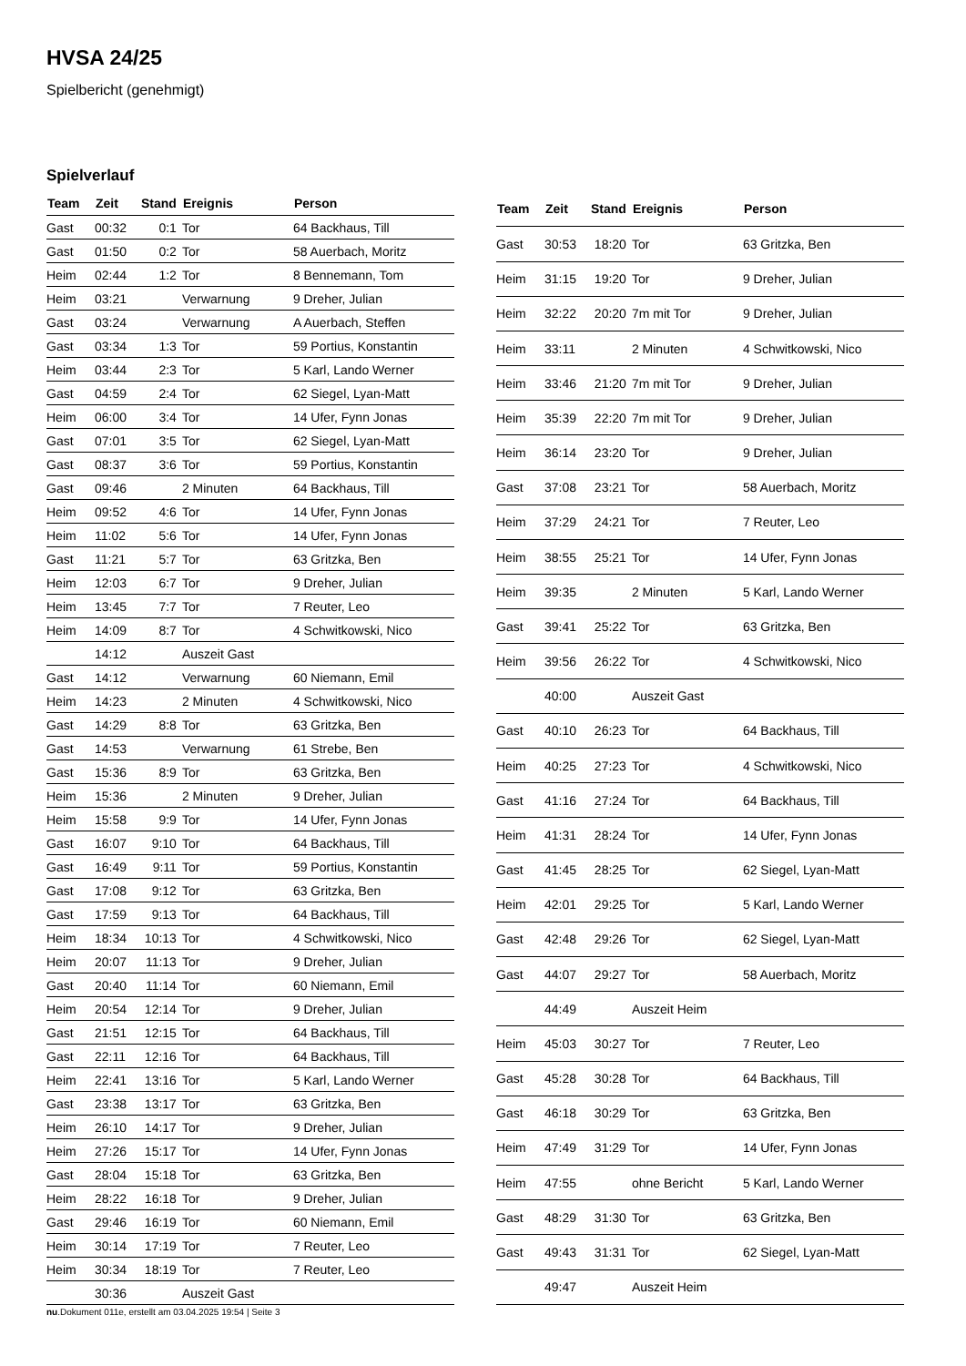HVSA 24/25
Spielbericht (genehmigt)
Spielverlauf
| Team | Zeit | Stand | Ereignis | Person |
| --- | --- | --- | --- | --- |
| Gast | 00:32 | 0:1 | Tor | 64 Backhaus, Till |
| Gast | 01:50 | 0:2 | Tor | 58 Auerbach, Moritz |
| Heim | 02:44 | 1:2 | Tor | 8 Bennemann, Tom |
| Heim | 03:21 | | Verwarnung | 9 Dreher, Julian |
| Gast | 03:24 | | Verwarnung | A Auerbach, Steffen |
| Gast | 03:34 | 1:3 | Tor | 59 Portius, Konstantin |
| Heim | 03:44 | 2:3 | Tor | 5 Karl, Lando Werner |
| Gast | 04:59 | 2:4 | Tor | 62 Siegel, Lyan-Matt |
| Heim | 06:00 | 3:4 | Tor | 14 Ufer, Fynn Jonas |
| Gast | 07:01 | 3:5 | Tor | 62 Siegel, Lyan-Matt |
| Gast | 08:37 | 3:6 | Tor | 59 Portius, Konstantin |
| Gast | 09:46 | | 2 Minuten | 64 Backhaus, Till |
| Heim | 09:52 | 4:6 | Tor | 14 Ufer, Fynn Jonas |
| Heim | 11:02 | 5:6 | Tor | 14 Ufer, Fynn Jonas |
| Gast | 11:21 | 5:7 | Tor | 63 Gritzka, Ben |
| Heim | 12:03 | 6:7 | Tor | 9 Dreher, Julian |
| Heim | 13:45 | 7:7 | Tor | 7 Reuter, Leo |
| Heim | 14:09 | 8:7 | Tor | 4 Schwitkowski, Nico |
| | 14:12 | | Auszeit Gast | |
| Gast | 14:12 | | Verwarnung | 60 Niemann, Emil |
| Heim | 14:23 | | 2 Minuten | 4 Schwitkowski, Nico |
| Gast | 14:29 | 8:8 | Tor | 63 Gritzka, Ben |
| Gast | 14:53 | | Verwarnung | 61 Strebe, Ben |
| Gast | 15:36 | 8:9 | Tor | 63 Gritzka, Ben |
| Heim | 15:36 | | 2 Minuten | 9 Dreher, Julian |
| Heim | 15:58 | 9:9 | Tor | 14 Ufer, Fynn Jonas |
| Gast | 16:07 | 9:10 | Tor | 64 Backhaus, Till |
| Gast | 16:49 | 9:11 | Tor | 59 Portius, Konstantin |
| Gast | 17:08 | 9:12 | Tor | 63 Gritzka, Ben |
| Gast | 17:59 | 9:13 | Tor | 64 Backhaus, Till |
| Heim | 18:34 | 10:13 | Tor | 4 Schwitkowski, Nico |
| Heim | 20:07 | 11:13 | Tor | 9 Dreher, Julian |
| Gast | 20:40 | 11:14 | Tor | 60 Niemann, Emil |
| Heim | 20:54 | 12:14 | Tor | 9 Dreher, Julian |
| Gast | 21:51 | 12:15 | Tor | 64 Backhaus, Till |
| Gast | 22:11 | 12:16 | Tor | 64 Backhaus, Till |
| Heim | 22:41 | 13:16 | Tor | 5 Karl, Lando Werner |
| Gast | 23:38 | 13:17 | Tor | 63 Gritzka, Ben |
| Heim | 26:10 | 14:17 | Tor | 9 Dreher, Julian |
| Heim | 27:26 | 15:17 | Tor | 14 Ufer, Fynn Jonas |
| Gast | 28:04 | 15:18 | Tor | 63 Gritzka, Ben |
| Heim | 28:22 | 16:18 | Tor | 9 Dreher, Julian |
| Gast | 29:46 | 16:19 | Tor | 60 Niemann, Emil |
| Heim | 30:14 | 17:19 | Tor | 7 Reuter, Leo |
| Heim | 30:34 | 18:19 | Tor | 7 Reuter, Leo |
| | 30:36 | | Auszeit Gast | |
| Team | Zeit | Stand | Ereignis | Person |
| --- | --- | --- | --- | --- |
| Gast | 30:53 | 18:20 | Tor | 63 Gritzka, Ben |
| Heim | 31:15 | 19:20 | Tor | 9 Dreher, Julian |
| Heim | 32:22 | 20:20 | 7m mit Tor | 9 Dreher, Julian |
| Heim | 33:11 | | 2 Minuten | 4 Schwitkowski, Nico |
| Heim | 33:46 | 21:20 | 7m mit Tor | 9 Dreher, Julian |
| Heim | 35:39 | 22:20 | 7m mit Tor | 9 Dreher, Julian |
| Heim | 36:14 | 23:20 | Tor | 9 Dreher, Julian |
| Gast | 37:08 | 23:21 | Tor | 58 Auerbach, Moritz |
| Heim | 37:29 | 24:21 | Tor | 7 Reuter, Leo |
| Heim | 38:55 | 25:21 | Tor | 14 Ufer, Fynn Jonas |
| Heim | 39:35 | | 2 Minuten | 5 Karl, Lando Werner |
| Gast | 39:41 | 25:22 | Tor | 63 Gritzka, Ben |
| Heim | 39:56 | 26:22 | Tor | 4 Schwitkowski, Nico |
| | 40:00 | | Auszeit Gast | |
| Gast | 40:10 | 26:23 | Tor | 64 Backhaus, Till |
| Heim | 40:25 | 27:23 | Tor | 4 Schwitkowski, Nico |
| Gast | 41:16 | 27:24 | Tor | 64 Backhaus, Till |
| Heim | 41:31 | 28:24 | Tor | 14 Ufer, Fynn Jonas |
| Gast | 41:45 | 28:25 | Tor | 62 Siegel, Lyan-Matt |
| Heim | 42:01 | 29:25 | Tor | 5 Karl, Lando Werner |
| Gast | 42:48 | 29:26 | Tor | 62 Siegel, Lyan-Matt |
| Gast | 44:07 | 29:27 | Tor | 58 Auerbach, Moritz |
| | 44:49 | | Auszeit Heim | |
| Heim | 45:03 | 30:27 | Tor | 7 Reuter, Leo |
| Gast | 45:28 | 30:28 | Tor | 64 Backhaus, Till |
| Gast | 46:18 | 30:29 | Tor | 63 Gritzka, Ben |
| Heim | 47:49 | 31:29 | Tor | 14 Ufer, Fynn Jonas |
| Heim | 47:55 | | ohne Bericht | 5 Karl, Lando Werner |
| Gast | 48:29 | 31:30 | Tor | 63 Gritzka, Ben |
| Gast | 49:43 | 31:31 | Tor | 62 Siegel, Lyan-Matt |
| | 49:47 | | Auszeit Heim | |
nu.Dokument 011e, erstellt am 03.04.2025 19:54 | Seite 3